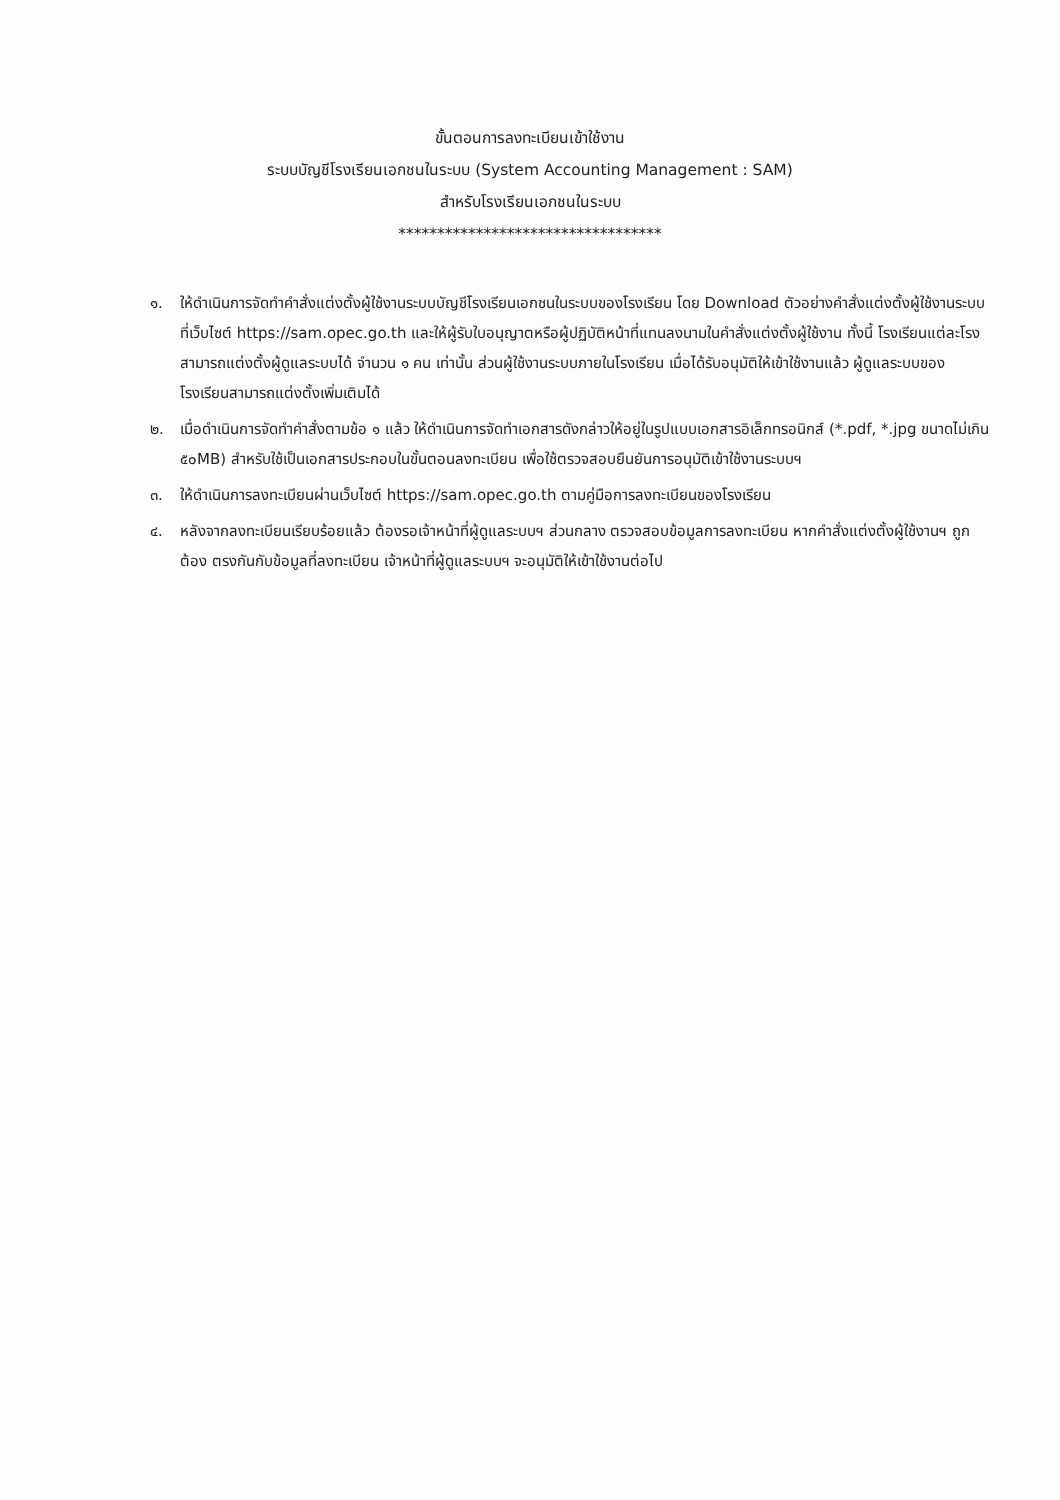ขั้นตอนการลงทะเบียนเข้าใช้งาน
ระบบบัญชีโรงเรียนเอกชนในระบบ (System Accounting Management : SAM)
สำหรับโรงเรียนเอกชนในระบบ
**********************************
๑. ให้ดำเนินการจัดทำคำสั่งแต่งตั้งผู้ใช้งานระบบบัญชีโรงเรียนเอกชนในระบบของโรงเรียน โดย Download ตัวอย่างคำสั่งแต่งตั้งผู้ใช้งานระบบที่เว็บไซต์ https://sam.opec.go.th และให้ผู้รับใบอนุญาตหรือผู้ปฏิบัติหน้าที่แทนลงนามในคำสั่งแต่งตั้งผู้ใช้งาน ทั้งนี้ โรงเรียนแต่ละโรงสามารถแต่งตั้งผู้ดูแลระบบได้ จำนวน ๑ คน เท่านั้น ส่วนผู้ใช้งานระบบภายในโรงเรียน เมื่อได้รับอนุมัติให้เข้าใช้งานแล้ว ผู้ดูแลระบบของโรงเรียนสามารถแต่งตั้งเพิ่มเติมได้
๒. เมื่อดำเนินการจัดทำคำสั่งตามข้อ ๑ แล้ว ให้ดำเนินการจัดทำเอกสารดังกล่าวให้อยู่ในรูปแบบเอกสารอิเล็กทรอนิกส์ (*.pdf, *.jpg ขนาดไม่เกิน ๕๐MB) สำหรับใช้เป็นเอกสารประกอบในขั้นตอนลงทะเบียน เพื่อใช้ตรวจสอบยืนยันการอนุมัติเข้าใช้งานระบบฯ
๓. ให้ดำเนินการลงทะเบียนผ่านเว็บไซต์ https://sam.opec.go.th ตามคู่มือการลงทะเบียนของโรงเรียน
๔. หลังจากลงทะเบียนเรียบร้อยแล้ว ต้องรอเจ้าหน้าที่ผู้ดูแลระบบฯ ส่วนกลาง ตรวจสอบข้อมูลการลงทะเบียน หากคำสั่งแต่งตั้งผู้ใช้งานฯ ถูกต้อง ตรงกันกับข้อมูลที่ลงทะเบียน เจ้าหน้าที่ผู้ดูแลระบบฯ จะอนุมัติให้เข้าใช้งานต่อไป